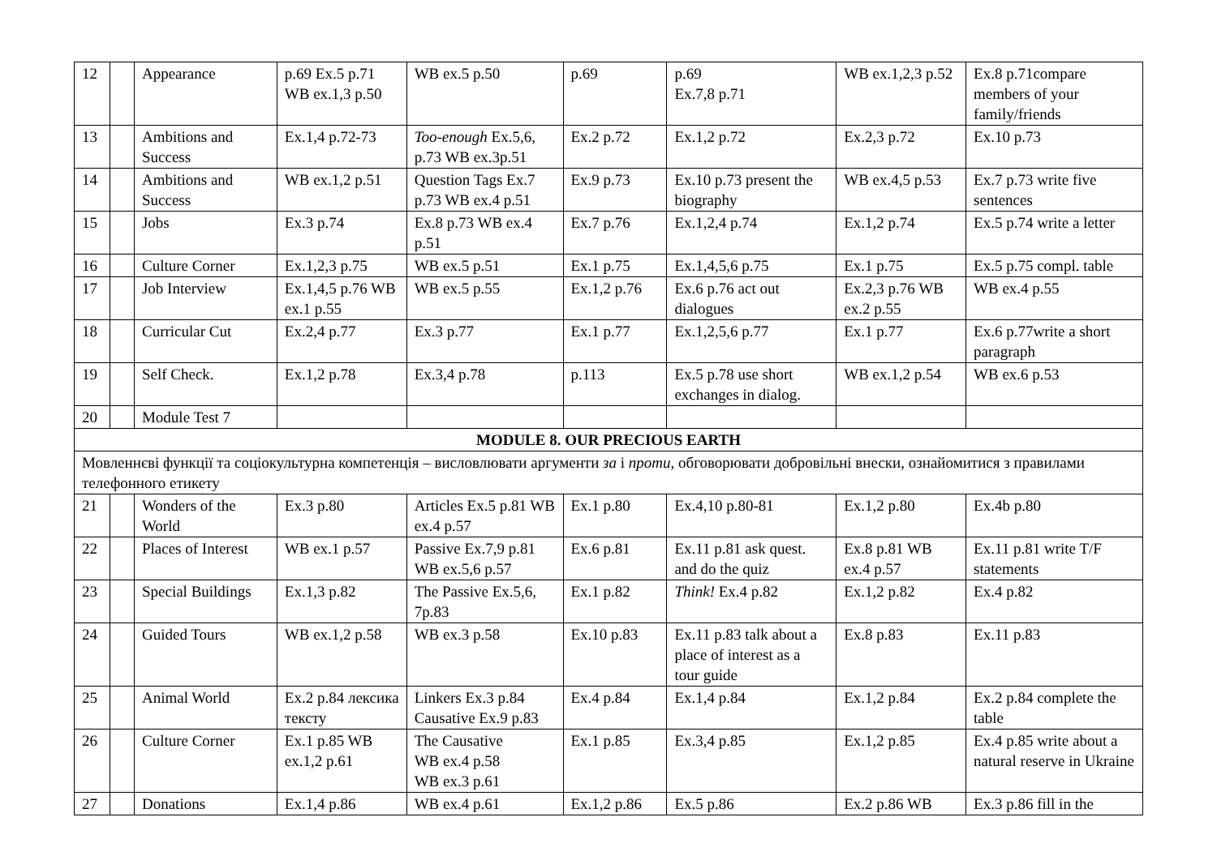| 12 | | Appearance | p.69 Ex.5 p.71 WB ex.1,3 p.50 | WB ex.5 p.50 | p.69 | p.69 Ex.7,8 p.71 | WB ex.1,2,3 p.52 | Ex.8 p.71compare members of your family/friends |
| 13 | | Ambitions and Success | Ex.1,4 p.72-73 | Too-enough Ex.5,6, p.73 WB ex.3p.51 | Ex.2 p.72 | Ex.1,2 p.72 | Ex.2,3 p.72 | Ex.10 p.73 |
| 14 | | Ambitions and Success | WB ex.1,2 p.51 | Question Tags Ex.7 p.73 WB ex.4 p.51 | Ex.9 p.73 | Ex.10 p.73 present the biography | WB ex.4,5 p.53 | Ex.7 p.73 write five sentences |
| 15 | | Jobs | Ex.3 p.74 | Ex.8 p.73 WB ex.4 p.51 | Ex.7 p.76 | Ex.1,2,4 p.74 | Ex.1,2 p.74 | Ex.5 p.74 write a letter |
| 16 | | Culture Corner | Ex.1,2,3 p.75 | WB ex.5 p.51 | Ex.1 p.75 | Ex.1,4,5,6 p.75 | Ex.1 p.75 | Ex.5 p.75 compl. table |
| 17 | | Job Interview | Ex.1,4,5 p.76 WB ex.1 p.55 | WB ex.5 p.55 | Ex.1,2 p.76 | Ex.6 p.76 act out dialogues | Ex.2,3 p.76 WB ex.2 p.55 | WB ex.4 p.55 |
| 18 | | Curricular Cut | Ex.2,4 p.77 | Ex.3 p.77 | Ex.1 p.77 | Ex.1,2,5,6 p.77 | Ex.1 p.77 | Ex.6 p.77write a short paragraph |
| 19 | | Self Check. | Ex.1,2 p.78 | Ex.3,4 p.78 | p.113 | Ex.5 p.78 use short exchanges in dialog. | WB ex.1,2 p.54 | WB ex.6 p.53 |
| 20 | | Module Test 7 | | | | | | |
| MODULE 8. OUR PRECIOUS EARTH | | | | | | | | |
| Мовленнєві функції та соціокультурна компетенція – висловлювати аргументи за і проти , обговорювати добровільні внески, ознайомитися з правилами телефонного етикету | | | | | | | | |
| 21 | | Wonders of the World | Ex.3 p.80 | Articles Ex.5 p.81 WB ex.4 p.57 | Ex.1 p.80 | Ex.4,10 p.80-81 | Ex.1,2 p.80 | Ex.4b p.80 |
| 22 | | Places of Interest | WB ex.1 p.57 | Passive Ex.7,9 p.81 WB ex.5,6 p.57 | Ex.6 p.81 | Ex.11 p.81 ask quest. and do the quiz | Ex.8 p.81 WB ex.4 p.57 | Ex.11 p.81 write T/F statements |
| 23 | | Special Buildings | Ex.1,3 p.82 | The Passive Ex.5,6, 7p.83 | Ex.1 p.82 | Think! Ex.4 p.82 | Ex.1,2 p.82 | Ex.4 p.82 |
| 24 | | Guided Tours | WB ex.1,2 p.58 | WB ex.3 p.58 | Ex.10 p.83 | Ex.11 p.83 talk about a place of interest as a tour guide | Ex.8 p.83 | Ex.11 p.83 |
| 25 | | Animal World | Ex.2 p.84 лексика тексту | Linkers Ex.3 p.84 Causative Ex.9 p.83 | Ex.4 p.84 | Ex.1,4 p.84 | Ex.1,2 p.84 | Ex.2 p.84 complete the table |
| 26 | | Culture Corner | Ex.1 p.85 WB ex.1,2 p.61 | The Causative WB ex.4 p.58 WB ex.3 p.61 | Ex.1 p.85 | Ex.3,4 p.85 | Ex.1,2 p.85 | Ex.4 p.85 write about a natural reserve in Ukraine |
| 27 | | Donations | Ex.1,4 p.86 | WB ex.4 p.61 | Ex.1,2 p.86 | Ex.5 p.86 | Ex.2 p.86 WB | Ex.3 p.86 fill in the |